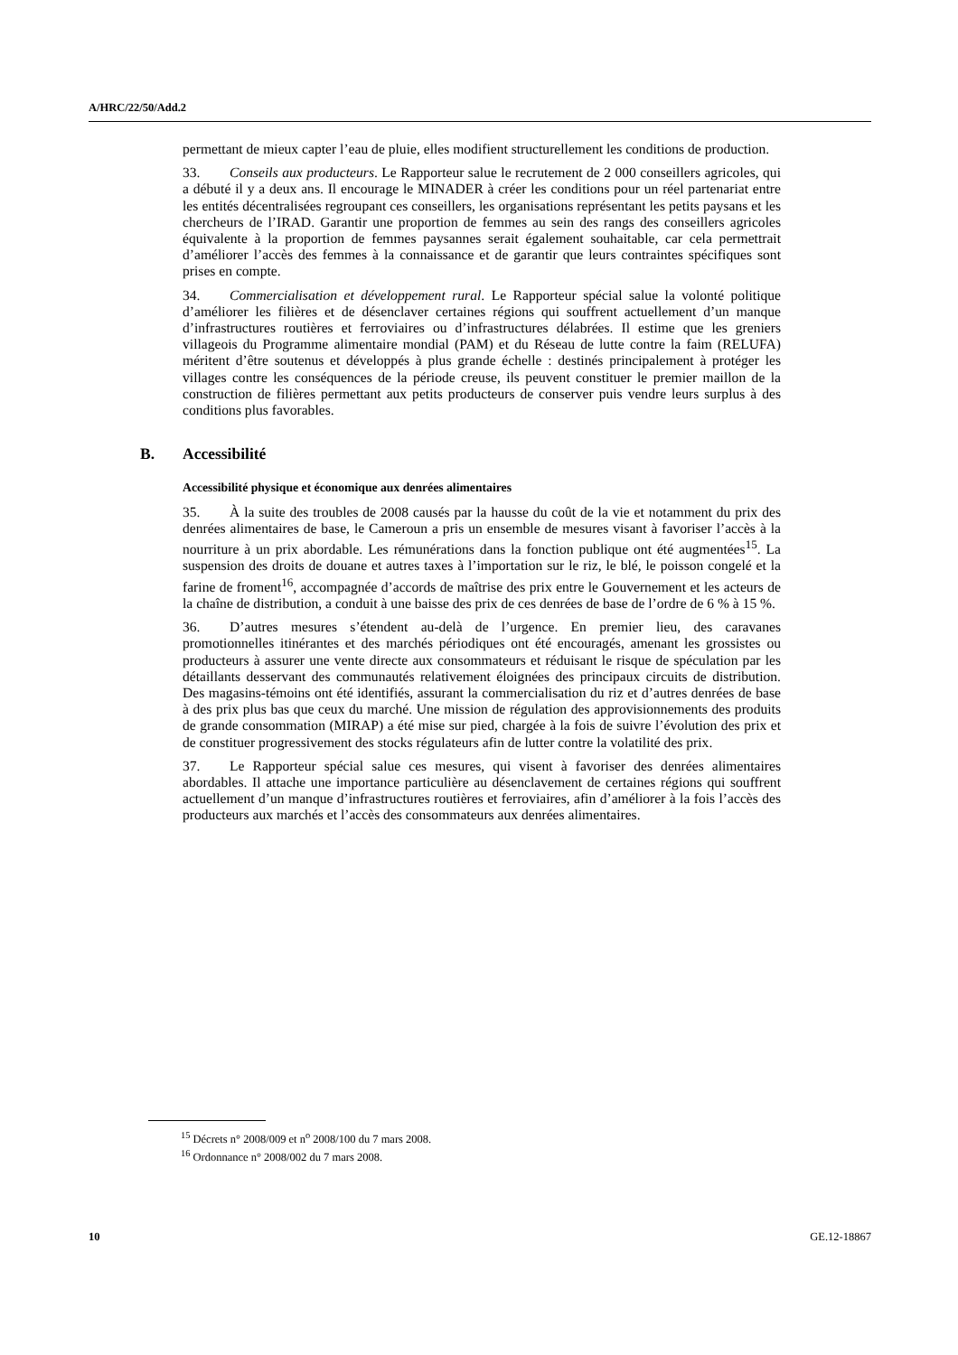A/HRC/22/50/Add.2
permettant de mieux capter l’eau de pluie, elles modifient structurellement les conditions de production.
33. Conseils aux producteurs. Le Rapporteur salue le recrutement de 2 000 conseillers agricoles, qui a débuté il y a deux ans. Il encourage le MINADER à créer les conditions pour un réel partenariat entre les entités décentralisées regroupant ces conseillers, les organisations représentant les petits paysans et les chercheurs de l’IRAD. Garantir une proportion de femmes au sein des rangs des conseillers agricoles équivalente à la proportion de femmes paysannes serait également souhaitable, car cela permettrait d’améliorer l’accès des femmes à la connaissance et de garantir que leurs contraintes spécifiques sont prises en compte.
34. Commercialisation et développement rural. Le Rapporteur spécial salue la volonté politique d’améliorer les filières et de désenclaver certaines régions qui souffrent actuellement d’un manque d’infrastructures routières et ferroviaires ou d’infrastructures délabrées. Il estime que les greniers villageois du Programme alimentaire mondial (PAM) et du Réseau de lutte contre la faim (RELUFA) méritent d’être soutenus et développés à plus grande échelle : destinés principalement à protéger les villages contre les conséquences de la période creuse, ils peuvent constituer le premier maillon de la construction de filières permettant aux petits producteurs de conserver puis vendre leurs surplus à des conditions plus favorables.
B. Accessibilité
Accessibilité physique et économique aux denrées alimentaires
35. À la suite des troubles de 2008 causés par la hausse du coût de la vie et notamment du prix des denrées alimentaires de base, le Cameroun a pris un ensemble de mesures visant à favoriser l’accès à la nourriture à un prix abordable. Les rémunérations dans la fonction publique ont été augmentées<sup>15</sup>. La suspension des droits de douane et autres taxes à l’importation sur le riz, le blé, le poisson congelé et la farine de froment<sup>16</sup>, accompagnée d’accords de maîtrise des prix entre le Gouvernement et les acteurs de la chaîne de distribution, a conduit à une baisse des prix de ces denrées de base de l’ordre de 6 % à 15 %.
36. D’autres mesures s’étendent au-delà de l’urgence. En premier lieu, des caravanes promotionnelles itinérantes et des marchés périodiques ont été encouragés, amenant les grossistes ou producteurs à assurer une vente directe aux consommateurs et réduisant le risque de spéculation par les détaillants desservant des communautés relativement éloignées des principaux circuits de distribution. Des magasins-témoins ont été identifiés, assurant la commercialisation du riz et d’autres denrées de base à des prix plus bas que ceux du marché. Une mission de régulation des approvisionnements des produits de grande consommation (MIRAP) a été mise sur pied, chargée à la fois de suivre l’évolution des prix et de constituer progressivement des stocks régulateurs afin de lutter contre la volatilité des prix.
37. Le Rapporteur spécial salue ces mesures, qui visent à favoriser des denrées alimentaires abordables. Il attache une importance particulière au désenclavement de certaines régions qui souffrent actuellement d’un manque d’infrastructures routières et ferroviaires, afin d’améliorer à la fois l’accès des producteurs aux marchés et l’accès des consommateurs aux denrées alimentaires.
<sup>15</sup> Décrets n° 2008/009 et n<sup>o</sup> 2008/100 du 7 mars 2008.
<sup>16</sup> Ordonnance n° 2008/002 du 7 mars 2008.
10 GE.12-18867